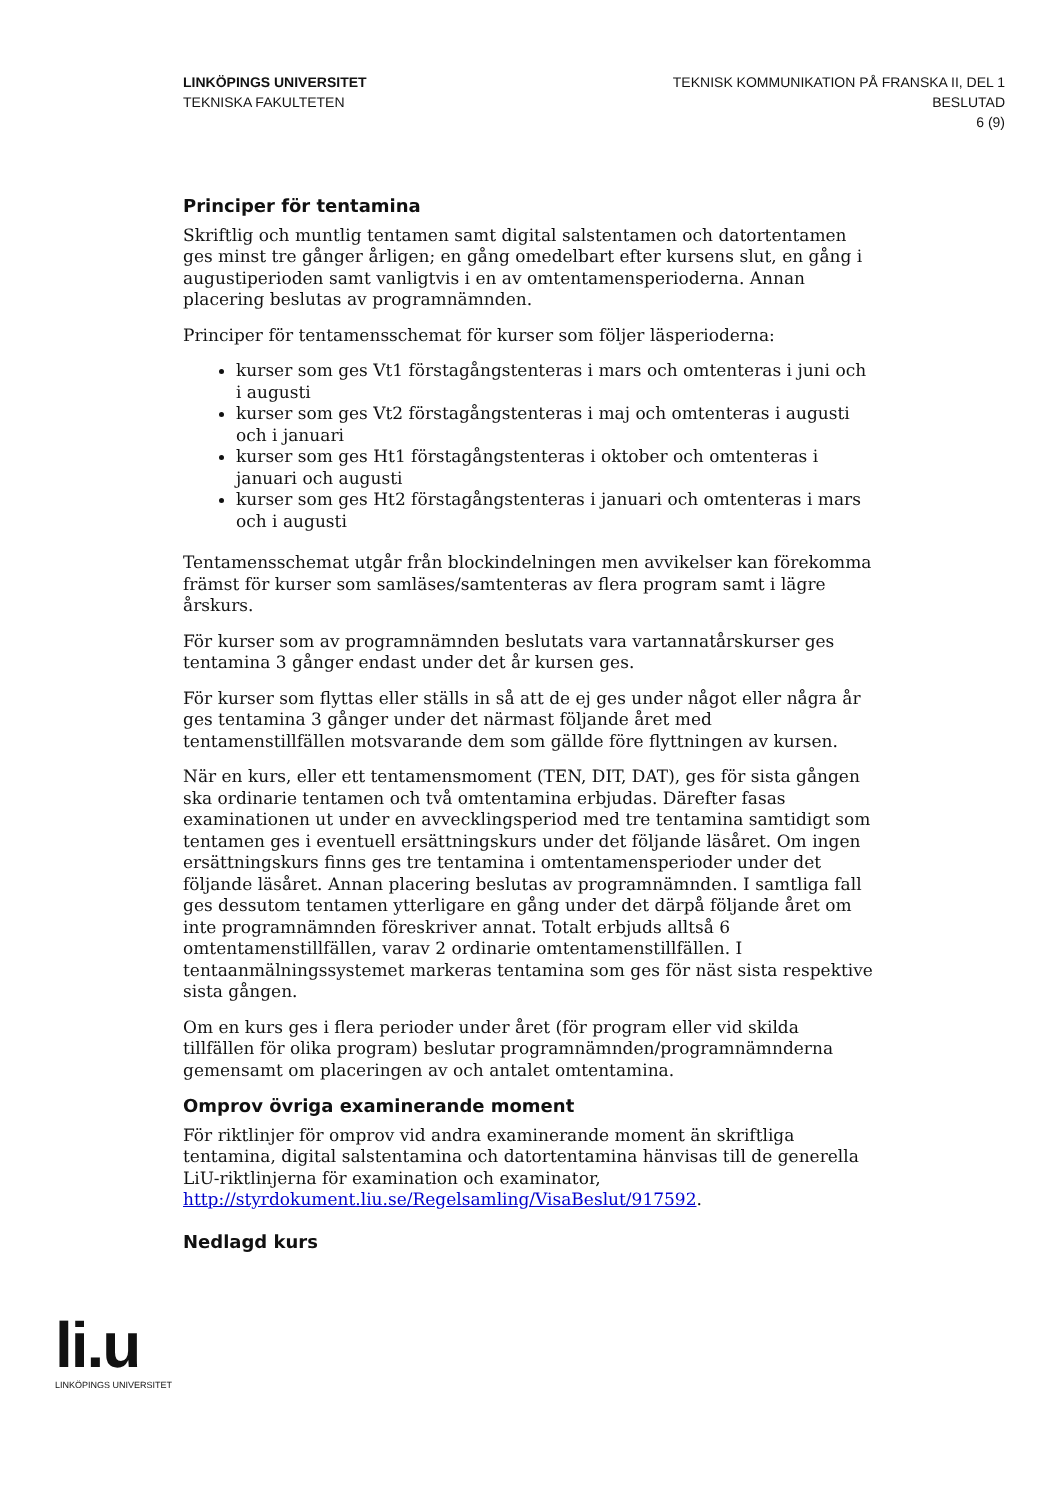LINKÖPINGS UNIVERSITET
TEKNISKA FAKULTETEN
TEKNISK KOMMUNIKATION PÅ FRANSKA II, DEL 1
BESLUTAD
6 (9)
Principer för tentamina
Skriftlig och muntlig tentamen samt digital salstentamen och datortentamen ges minst tre gånger årligen; en gång omedelbart efter kursens slut, en gång i augustiperioden samt vanligtvis i en av omtentamensperioderna. Annan placering beslutas av programnämnden.
Principer för tentamensschemat för kurser som följer läsperioderna:
kurser som ges Vt1 förstagångstenteras i mars och omtenteras i juni och i augusti
kurser som ges Vt2 förstagångstenteras i maj och omtenteras i augusti och i januari
kurser som ges Ht1 förstagångstenteras i oktober och omtenteras i januari och augusti
kurser som ges Ht2 förstagångstenteras i januari och omtenteras i mars och i augusti
Tentamensschemat utgår från blockindelningen men avvikelser kan förekomma främst för kurser som samläses/samtenteras av flera program samt i lägre årskurs.
För kurser som av programnämnden beslutats vara vartannatårskurser ges tentamina 3 gånger endast under det år kursen ges.
För kurser som flyttas eller ställs in så att de ej ges under något eller några år ges tentamina 3 gånger under det närmast följande året med tentamenstillfällen motsvarande dem som gällde före flyttningen av kursen.
När en kurs, eller ett tentamensmoment (TEN, DIT, DAT), ges för sista gången ska ordinarie tentamen och två omtentamina erbjudas. Därefter fasas examinationen ut under en avvecklingsperiod med tre tentamina samtidigt som tentamen ges i eventuell ersättningskurs under det följande läsåret. Om ingen ersättningskurs finns ges tre tentamina i omtentamensperioder under det följande läsåret. Annan placering beslutas av programnämnden. I samtliga fall ges dessutom tentamen ytterligare en gång under det därpå följande året om inte programnämnden föreskriver annat. Totalt erbjuds alltså 6 omtentamenstillfällen, varav 2 ordinarie omtentamenstillfällen. I tentaanmälningssystemet markeras tentamina som ges för näst sista respektive sista gången.
Om en kurs ges i flera perioder under året (för program eller vid skilda tillfällen för olika program) beslutar programnämnden/programnämnderna gemensamt om placeringen av och antalet omtentamina.
Omprov övriga examinerande moment
För riktlinjer för omprov vid andra examinerande moment än skriftliga tentamina, digital salstentamina och datortentamina hänvisas till de generella LiU-riktlinjerna för examination och examinator, http://styrdokument.liu.se/Regelsamling/VisaBeslut/917592.
Nedlagd kurs
li.u
LINKÖPINGS UNIVERSITET